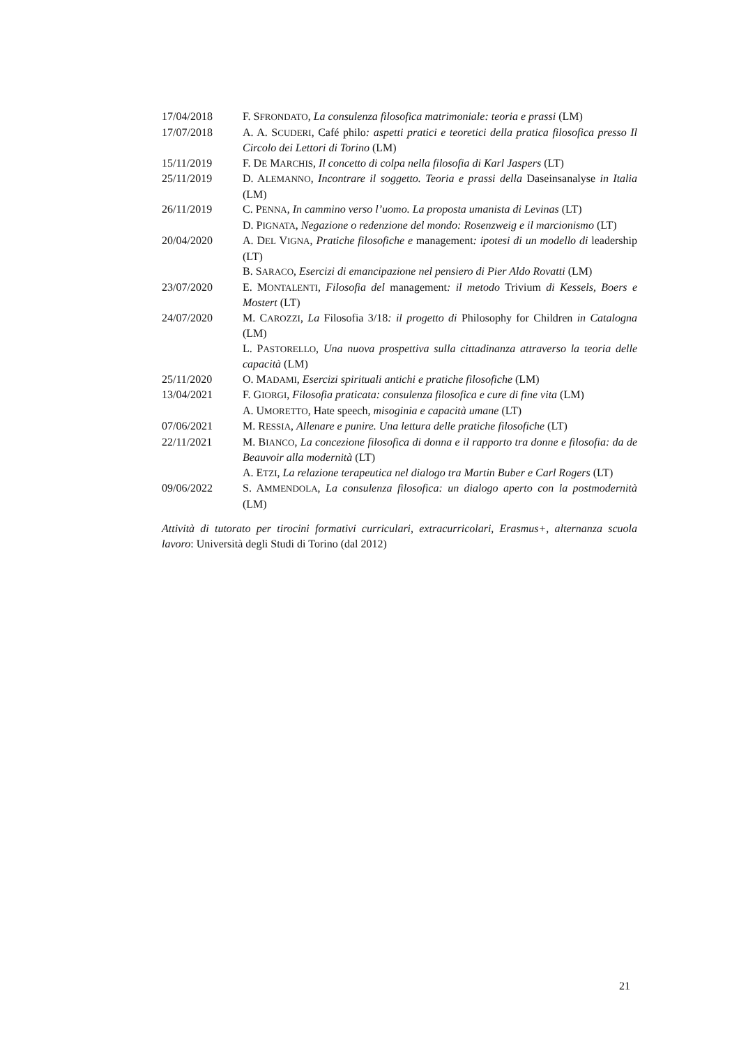17/04/2018 F. SFRONDATO, La consulenza filosofica matrimoniale: teoria e prassi (LM)
17/07/2018 A. A. SCUDERI, Café philo: aspetti pratici e teoretici della pratica filosofica presso Il Circolo dei Lettori di Torino (LM)
15/11/2019 F. DE MARCHIS, Il concetto di colpa nella filosofia di Karl Jaspers (LT)
25/11/2019 D. ALEMANNO, Incontrare il soggetto. Teoria e prassi della Daseinsanalyse in Italia (LM)
26/11/2019 C. PENNA, In cammino verso l’uomo. La proposta umanista di Levinas (LT)
D. PIGNATA, Negazione o redenzione del mondo: Rosenzweig e il marcionismo (LT)
20/04/2020 A. DEL VIGNA, Pratiche filosofiche e management: ipotesi di un modello di leadership (LT)
B. SARACO, Esercizi di emancipazione nel pensiero di Pier Aldo Rovatti (LM)
23/07/2020 E. MONTALENTI, Filosofia del management: il metodo Trivium di Kessels, Boers e Mostert (LT)
24/07/2020 M. CAROZZI, La Filosofia 3/18: il progetto di Philosophy for Children in Catalogna (LM)
L. PASTORELLO, Una nuova prospettiva sulla cittadinanza attraverso la teoria delle capacità (LM)
25/11/2020 O. MADAMI, Esercizi spirituali antichi e pratiche filosofiche (LM)
13/04/2021 F. GIORGI, Filosofia praticata: consulenza filosofica e cure di fine vita (LM)
A. UMORETTO, Hate speech, misoginia e capacità umane (LT)
07/06/2021 M. RESSIA, Allenare e punire. Una lettura delle pratiche filosofiche (LT)
22/11/2021 M. BIANCO, La concezione filosofica di donna e il rapporto tra donne e filosofia: da de Beauvoir alla modernità (LT)
A. ETZI, La relazione terapeutica nel dialogo tra Martin Buber e Carl Rogers (LT)
09/06/2022 S. AMMENDOLA, La consulenza filosofica: un dialogo aperto con la postmodernità (LM)
Attività di tutorato per tirocini formativi curriculari, extracurricolari, Erasmus+, alternanza scuola lavoro: Università degli Studi di Torino (dal 2012)
21